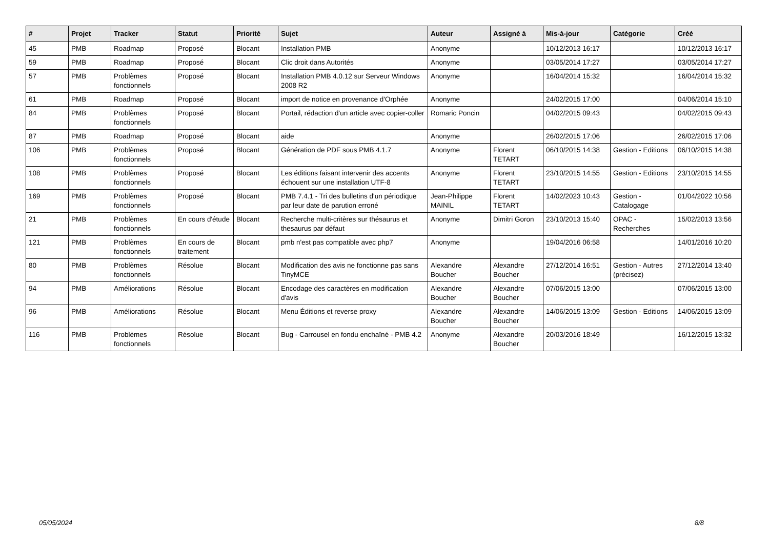| # | Projet | Tracker | Statut | Priorité | Sujet | Auteur | Assigné à | Mis-à-jour | Catégorie | Créé |
| --- | --- | --- | --- | --- | --- | --- | --- | --- | --- | --- |
| 45 | PMB | Roadmap | Proposé | Blocant | Installation PMB | Anonyme | | 10/12/2013 16:17 | | 10/12/2013 16:17 |
| 59 | PMB | Roadmap | Proposé | Blocant | Clic droit dans Autorités | Anonyme | | 03/05/2014 17:27 | | 03/05/2014 17:27 |
| 57 | PMB | Problèmes fonctionnels | Proposé | Blocant | Installation PMB 4.0.12 sur Serveur Windows 2008 R2 | Anonyme | | 16/04/2014 15:32 | | 16/04/2014 15:32 |
| 61 | PMB | Roadmap | Proposé | Blocant | import de notice en provenance d'Orphée | Anonyme | | 24/02/2015 17:00 | | 04/06/2014 15:10 |
| 84 | PMB | Problèmes fonctionnels | Proposé | Blocant | Portail, rédaction d'un article avec copier-coller | Romaric Poncin | | 04/02/2015 09:43 | | 04/02/2015 09:43 |
| 87 | PMB | Roadmap | Proposé | Blocant | aide | Anonyme | | 26/02/2015 17:06 | | 26/02/2015 17:06 |
| 106 | PMB | Problèmes fonctionnels | Proposé | Blocant | Génération de PDF sous PMB 4.1.7 | Anonyme | Florent TETART | 06/10/2015 14:38 | Gestion - Editions | 06/10/2015 14:38 |
| 108 | PMB | Problèmes fonctionnels | Proposé | Blocant | Les éditions faisant intervenir des accents échouent sur une installation UTF-8 | Anonyme | Florent TETART | 23/10/2015 14:55 | Gestion - Editions | 23/10/2015 14:55 |
| 169 | PMB | Problèmes fonctionnels | Proposé | Blocant | PMB 7.4.1 - Tri des bulletins d'un périodique par leur date de parution erroné | Jean-Philippe MAINIL | Florent TETART | 14/02/2023 10:43 | Gestion - Catalogage | 01/04/2022 10:56 |
| 21 | PMB | Problèmes fonctionnels | En cours d'étude | Blocant | Recherche multi-critères sur thésaurus et thesaurus par défaut | Anonyme | Dimitri Goron | 23/10/2013 15:40 | OPAC - Recherches | 15/02/2013 13:56 |
| 121 | PMB | Problèmes fonctionnels | En cours de traitement | Blocant | pmb n'est pas compatible avec php7 | Anonyme | | 19/04/2016 06:58 | | 14/01/2016 10:20 |
| 80 | PMB | Problèmes fonctionnels | Résolue | Blocant | Modification des avis ne fonctionne pas sans TinyMCE | Alexandre Boucher | Alexandre Boucher | 27/12/2014 16:51 | Gestion - Autres (précisez) | 27/12/2014 13:40 |
| 94 | PMB | Améliorations | Résolue | Blocant | Encodage des caractères en modification d'avis | Alexandre Boucher | Alexandre Boucher | 07/06/2015 13:00 | | 07/06/2015 13:00 |
| 96 | PMB | Améliorations | Résolue | Blocant | Menu Éditions et reverse proxy | Alexandre Boucher | Alexandre Boucher | 14/06/2015 13:09 | Gestion - Editions | 14/06/2015 13:09 |
| 116 | PMB | Problèmes fonctionnels | Résolue | Blocant | Bug - Carrousel en fondu enchaîné - PMB 4.2 | Anonyme | Alexandre Boucher | 20/03/2016 18:49 | | 16/12/2015 13:32 |
05/05/2024 8/8